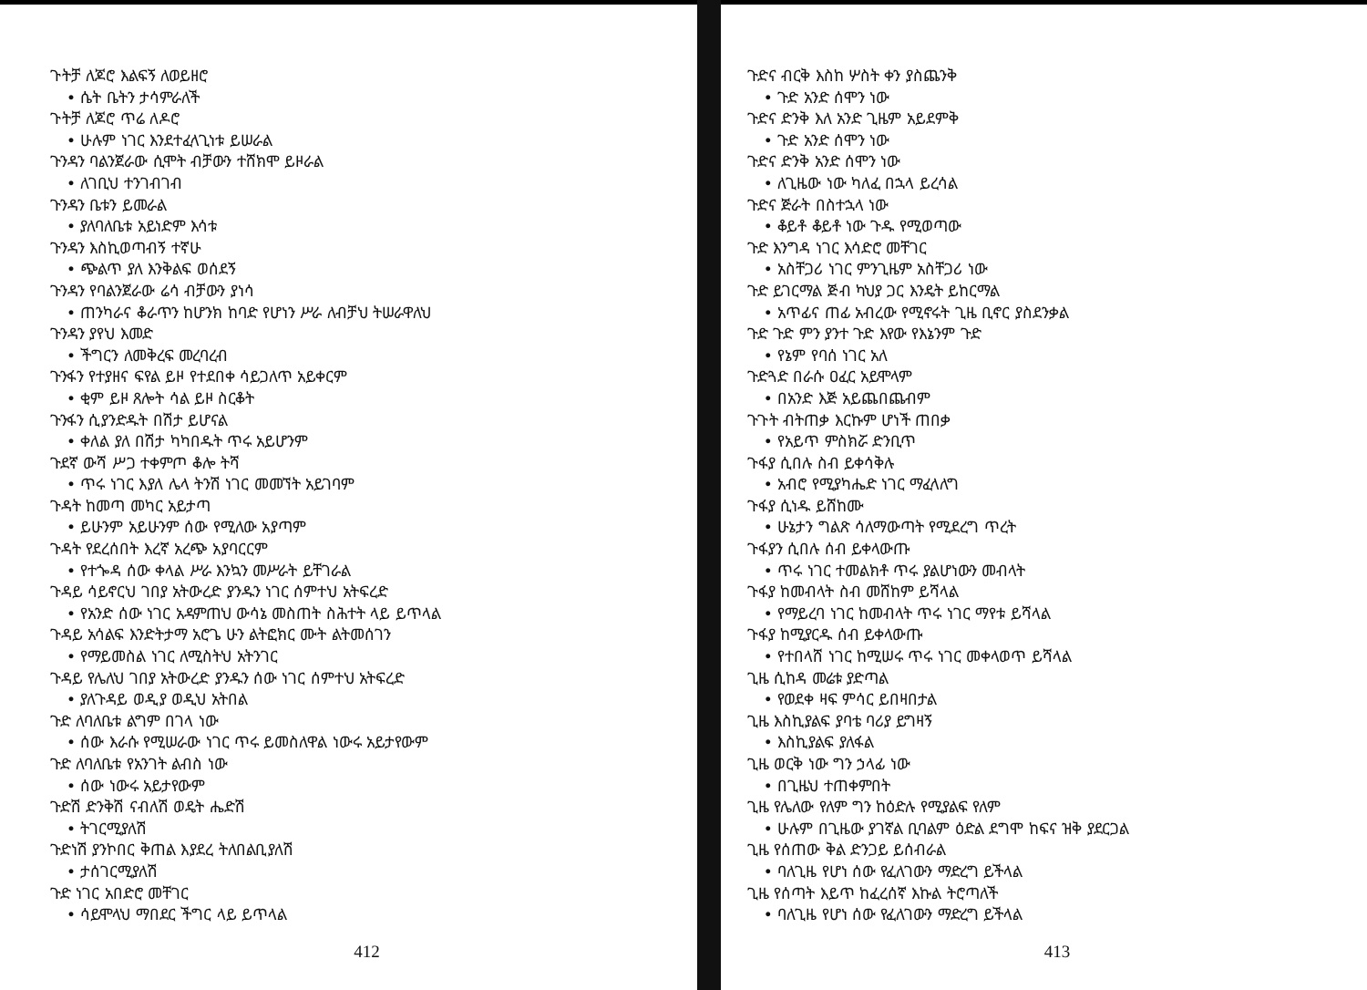ጉትቻ ለጆሮ እልፍኝ ለወይዘሮ
• ሴት ቤትን ታሳምራለች
ጉትቻ ለጆሮ ጥሬ ለዶሮ
• ሁሉም ነገር እንደተፈላጊነቱ ይሠራል
ጉንዳን ባልንጀራው ሲሞት ብቻውን ተሸክሞ ይዞራል
• ለገቢህ ተንገብገብ
ጉንዳን ቤቱን ይመራል
• ያለባለቤቱ አይነድም እሳቱ
ጉንዳን እስኪወጣብኝ ተኛሁ
• ጭልጥ ያለ እንቅልፍ ወሰደኝ
ጉንዳን የባልንጀራው ሬሳ ብቻውን ያነሳ
• ጠንካራና ቆራጥን ከሆንክ ከባድ የሆነን ሥራ ለብቻህ ትሠራዋለህ
ጉንዳን ያየህ እመድ
• ችግርን ለመቅረፍ መረባረብ
ጉንፋን የተያዘና ፍየል ይዞ የተደበቀ ሳይጋለጥ አይቀርም
• ቂም ይዞ ጸሎት ሳል ይዞ ስርቆት
ጉንፋን ሲያንድዱት በሽታ ይሆናል
• ቀለል ያለ በሽታ ካካበዱት ጥሩ አይሆንም
ጉደኛ ውሻ ሥጋ ተቀምጦ ቆሎ ትሻ
• ጥሩ ነገር እያለ ሌላ ትንሽ ነገር መመኘት አይገባም
ጉዳት ከመጣ መካር አይታጣ
• ይሁንም አይሁንም ሰው የሚለው አያጣም
ጉዳት የደረሰበት እረኛ አረጭ አያባርርም
• የተጐዳ ሰው ቀላል ሥራ እንኳን መሥራት ይቸገራል
ጉዳይ ሳይኖርህ ገበያ አትውረድ ያንዱን ነገር ሰምተህ አትፍረድ
• የአንድ ሰው ነገር አዳምጠህ ውሳኔ መስጠት ስሕተት ላይ ይጥላል
ጉዳይ አሳልፍ እንድትታማ አሮጌ ሁን ልትፎክር ሙት ልትመሰገን
• የማይመስል ነገር ለሚስትህ አትንገር
ጉዳይ የሌለህ ገበያ አትውረድ ያንዱን ሰው ነገር ሰምተህ አትፍረድ
• ያለጉዳይ ወዲያ ወዲህ አትበል
ጉድ ለባለቤቱ ልግም በገላ ነው
• ሰው እራሱ የሚሠራው ነገር ጥሩ ይመስለዋል ነውሩ አይታየውም
ጉድ ለባለቤቱ የአንገት ልብስ ነው
• ሰው ነውሩ አይታየውም
ጉድሽ ድንቅሽ ናብለሽ ወዴት ሔድሽ
• ትገርሚያለሽ
ጉድነሽ ያንኮበር ቅጠል እያደረ ትለበልቢያለሽ
• ታሰገርሚያለሽ
ጉድ ነገር አበድሮ መቸገር
• ሳይሞላህ ማበደር ችግር ላይ ይጥላል
412
ጉድና ብርቅ እስከ ሦስት ቀን ያስጨንቅ
• ጉድ አንድ ሰሞን ነው
ጉድና ድንቅ እለ አንድ ጊዜም አይደምቅ
• ጉድ አንድ ሰሞን ነው
ጉድና ድንቅ አንድ ሰሞን ነው
• ለጊዜው ነው ካለፈ በኋላ ይረሳል
ጉድና ጅራት በስተኋላ ነው
• ቆይቶ ቆይቶ ነው ጉዱ የሚወጣው
ጉድ እንግዳ ነገር እሳድሮ መቸገር
• አስቸጋሪ ነገር ምንጊዜም አስቸጋሪ ነው
ጉድ ይገርማል ጅብ ካህያ ጋር እንዴት ይከርማል
• አጥፊና ጠፊ አብረው የሚኖሩት ጊዜ ቢኖር ያስደንቃል
ጉድ ጉድ ምን ያንተ ጉድ እየው የእኔንም ጉድ
• የኔም የባሰ ነገር አለ
ጉድጓድ በራሱ ዐፈር አይሞላም
• በአንድ እጅ አይጨበጨብም
ጉጉት ብትጠቃ እርኩም ሆነች ጠበቃ
• የአይጥ ምስክሯ ድንቢጥ
ጉፋያ ሲበሉ ስብ ይቀሳቅሉ
• አብሮ የሚያካሔድ ነገር ማፈላለግ
ጉፋያ ሲነዱ ይሸከሙ
• ሁኔታን ግልጽ ሳለማውጣት የሚደረግ ጥረት
ጉፋያን ሲበሉ ሰብ ይቀላውጡ
• ጥሩ ነገር ተመልክቶ ጥሩ ያልሆነውን መብላት
ጉፋያ ከመብላት ስብ መሸከም ይሻላል
• የማይረባ ነገር ከመብላት ጥሩ ነገር ማየቱ ይሻላል
ጉፋያ ከሚያርዱ ሰብ ይቀላውጡ
• የተበላሸ ነገር ከሚሠሩ ጥሩ ነገር መቀላወጥ ይሻላል
ጊዜ ሲከዳ መሬቱ ያድጣል
• የወደቀ ዛፍ ምሳር ይበዛበታል
ጊዜ እስኪያልፍ ያባቴ ባሪያ ይግዛኝ
• እስኪያልፍ ያለፋል
ጊዜ ወርቅ ነው ግን ኃላፊ ነው
• በጊዜህ ተጠቀምበት
ጊዜ የሌለው የለም ግን ከዕድሉ የሚያልፍ የለም
• ሁሉም በጊዜው ያገኛል ቢባልም ዕድል ደግሞ ከፍና ዝቅ ያደርጋል
ጊዜ የሰጠው ቅል ድንጋይ ይሰብራል
• ባለጊዜ የሆነ ሰው የፈለገውን ማድረግ ይችላል
ጊዜ የሰጣት እይጥ ከፈረሰኛ እኩል ትሮጣለች
• ባለጊዜ የሆነ ሰው የፈለገውን ማድረግ ይችላል
413